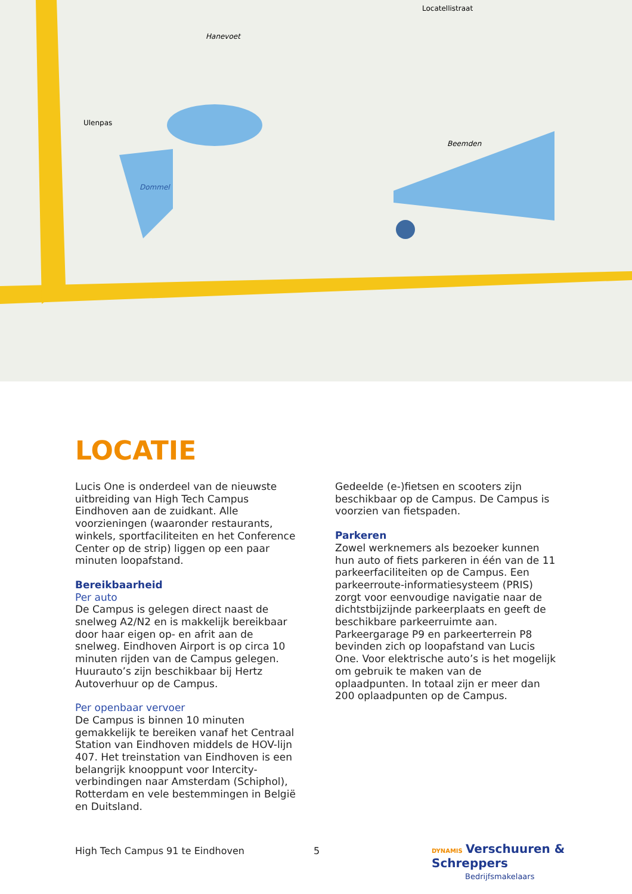Hanevoet
Locatellistraat
Ulenpas
Beemden
Dommel
LOCATIE
Lucis One is onderdeel van de nieuwste uitbreiding van High Tech Campus Eindhoven aan de zuidkant. Alle voorzieningen (waaronder restaurants, winkels, sportfaciliteiten en het Conference Center op de strip) liggen op een paar minuten loopafstand.
Bereikbaarheid
Per auto
De Campus is gelegen direct naast de snelweg A2/N2 en is makkelijk bereikbaar door haar eigen op- en afrit aan de snelweg. Eindhoven Airport is op circa 10 minuten rijden van de Campus gelegen. Huurauto’s zijn beschikbaar bij Hertz Autoverhuur op de Campus.
Per openbaar vervoer
De Campus is binnen 10 minuten gemakkelijk te bereiken vanaf het Centraal Station van Eindhoven middels de HOV-lijn 407. Het treinstation van Eindhoven is een belangrijk knooppunt voor Intercity-verbindingen naar Amsterdam (Schiphol), Rotterdam en vele bestemmingen in België en Duitsland.
Gedeelde (e-)fietsen en scooters zijn beschikbaar op de Campus. De Campus is voorzien van fietspaden.
Parkeren
Zowel werknemers als bezoeker kunnen hun auto of fiets parkeren in één van de 11 parkeerfaciliteiten op de Campus. Een parkeerroute-informatiesysteem (PRIS) zorgt voor eenvoudige navigatie naar de dichtstbijzijnde parkeerplaats en geeft de beschikbare parkeerruimte aan. Parkeergarage P9 en parkeerterrein P8 bevinden zich op loopafstand van Lucis One. Voor elektrische auto’s is het mogelijk om gebruik te maken van de oplaadpunten. In totaal zijn er meer dan 200 oplaadpunten op de Campus.
High Tech Campus 91 te Eindhoven
5
DYNAMIS Verschuuren & Schreppers
Bedrijfsmakelaars